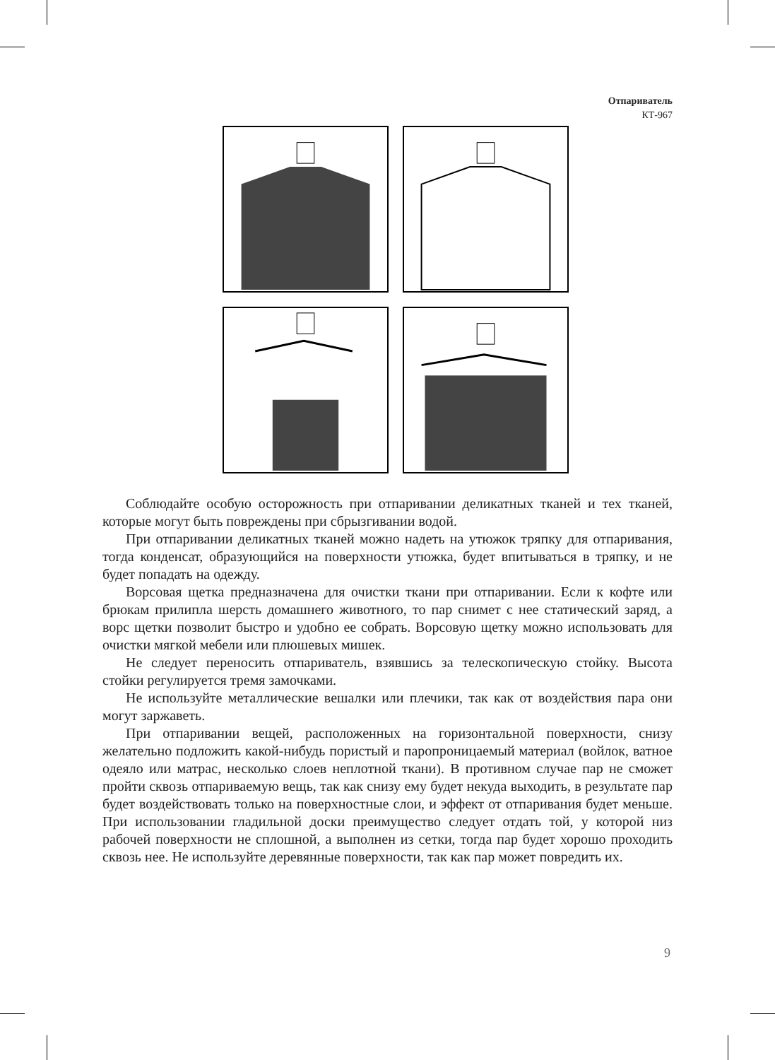Отпариватель
КТ-967
Соблюдайте особую осторожность при отпаривании деликатных тканей и тех тканей, которые могут быть повреждены при сбрызгивании водой.
При отпаривании деликатных тканей можно надеть на утюжок тряпку для отпаривания, тогда конденсат, образующийся на поверхности утюжка, будет впитываться в тряпку, и не будет попадать на одежду.
Ворсовая щетка предназначена для очистки ткани при отпаривании. Если к кофте или брюкам прилипла шерсть домашнего животного, то пар снимет с нее статический заряд, а ворс щетки позволит быстро и удобно ее собрать. Ворсовую щетку можно использовать для очистки мягкой мебели или плюшевых мишек.
Не следует переносить отпариватель, взявшись за телескопическую стойку. Высота стойки регулируется тремя замочками.
Не используйте металлические вешалки или плечики, так как от воздействия пара они могут заржаветь.
При отпаривании вещей, расположенных на горизонтальной поверхности, снизу желательно подложить какой-нибудь пористый и паропроницаемый материал (войлок, ватное одеяло или матрас, несколько слоев неплотной ткани). В противном случае пар не сможет пройти сквозь отпариваемую вещь, так как снизу ему будет некуда выходить, в результате пар будет воздействовать только на поверхностные слои, и эффект от отпаривания будет меньше. При использовании гладильной доски преимущество следует отдать той, у которой низ рабочей поверхности не сплошной, а выполнен из сетки, тогда пар будет хорошо проходить сквозь нее. Не используйте деревянные поверхности, так как пар может повредить их.
9